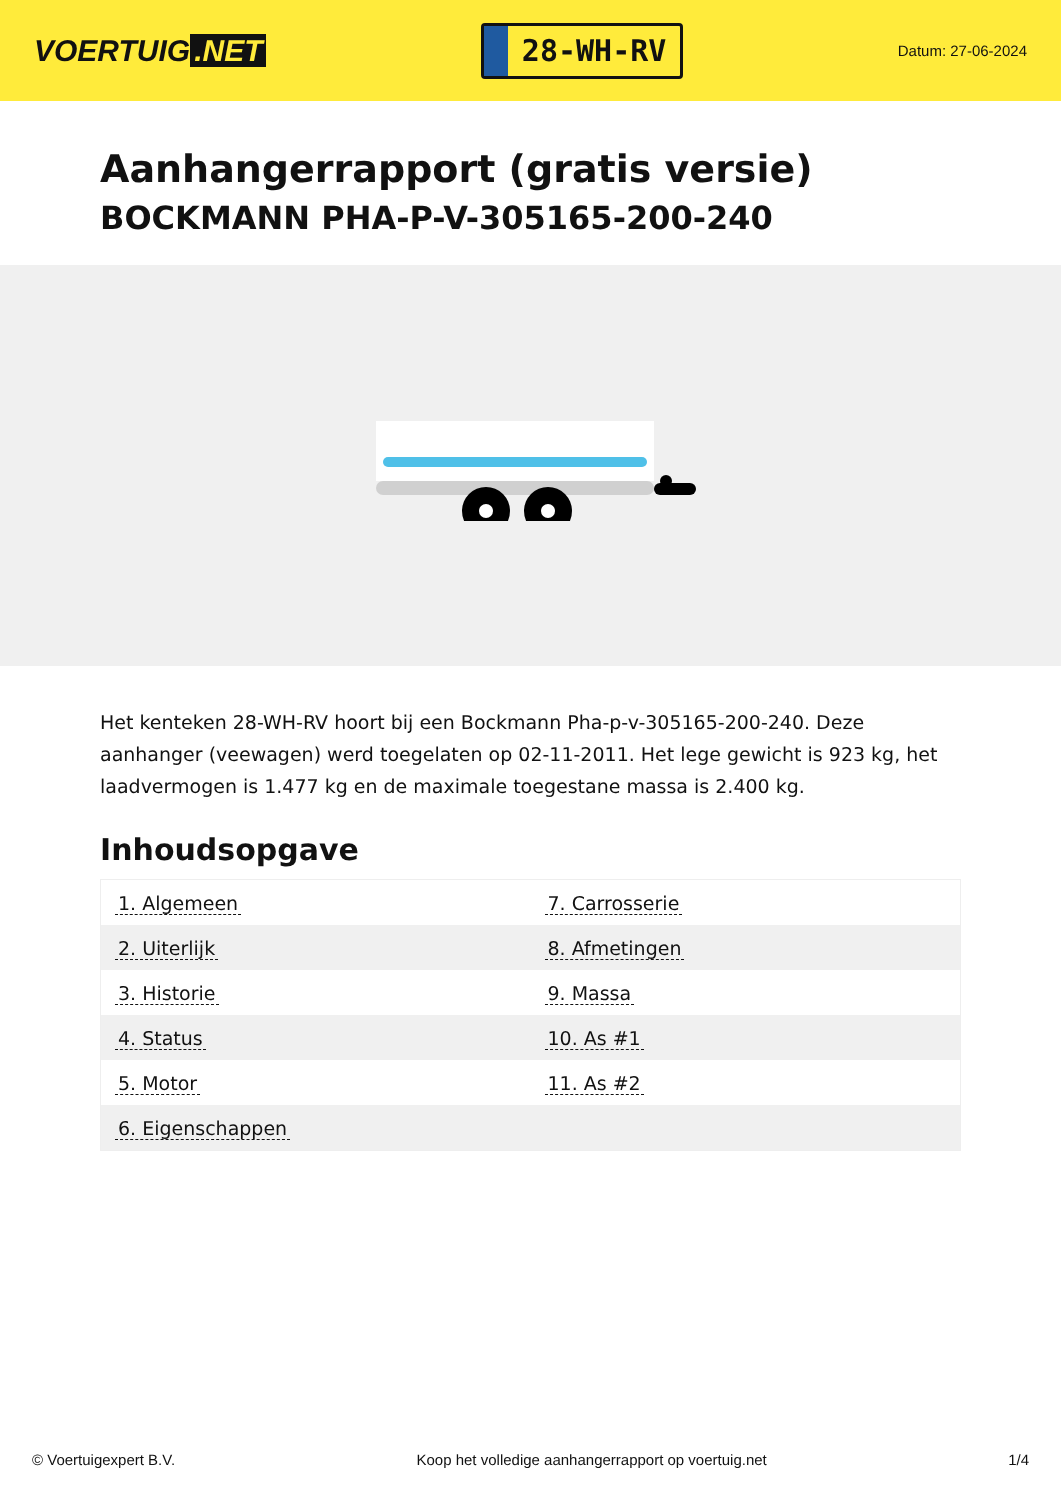VOERTUIG.NET
28-WH-RV
Datum: 27-06-2024
Aanhangerrapport (gratis versie)
BOCKMANN PHA-P-V-305165-200-240
Het kenteken 28-WH-RV hoort bij een Bockmann Pha-p-v-305165-200-240. Deze aanhanger (veewagen) werd toegelaten op 02-11-2011. Het lege gewicht is 923 kg, het laadvermogen is 1.477 kg en de maximale toegestane massa is 2.400 kg.
Inhoudsopgave
| 1. Algemeen | 7. Carrosserie |
| 2. Uiterlijk | 8. Afmetingen |
| 3. Historie | 9. Massa |
| 4. Status | 10. As #1 |
| 5. Motor | 11. As #2 |
| 6. Eigenschappen | |
© Voertuigexpert B.V. Koop het volledige aanhangerrapport op voertuig.net
1/4